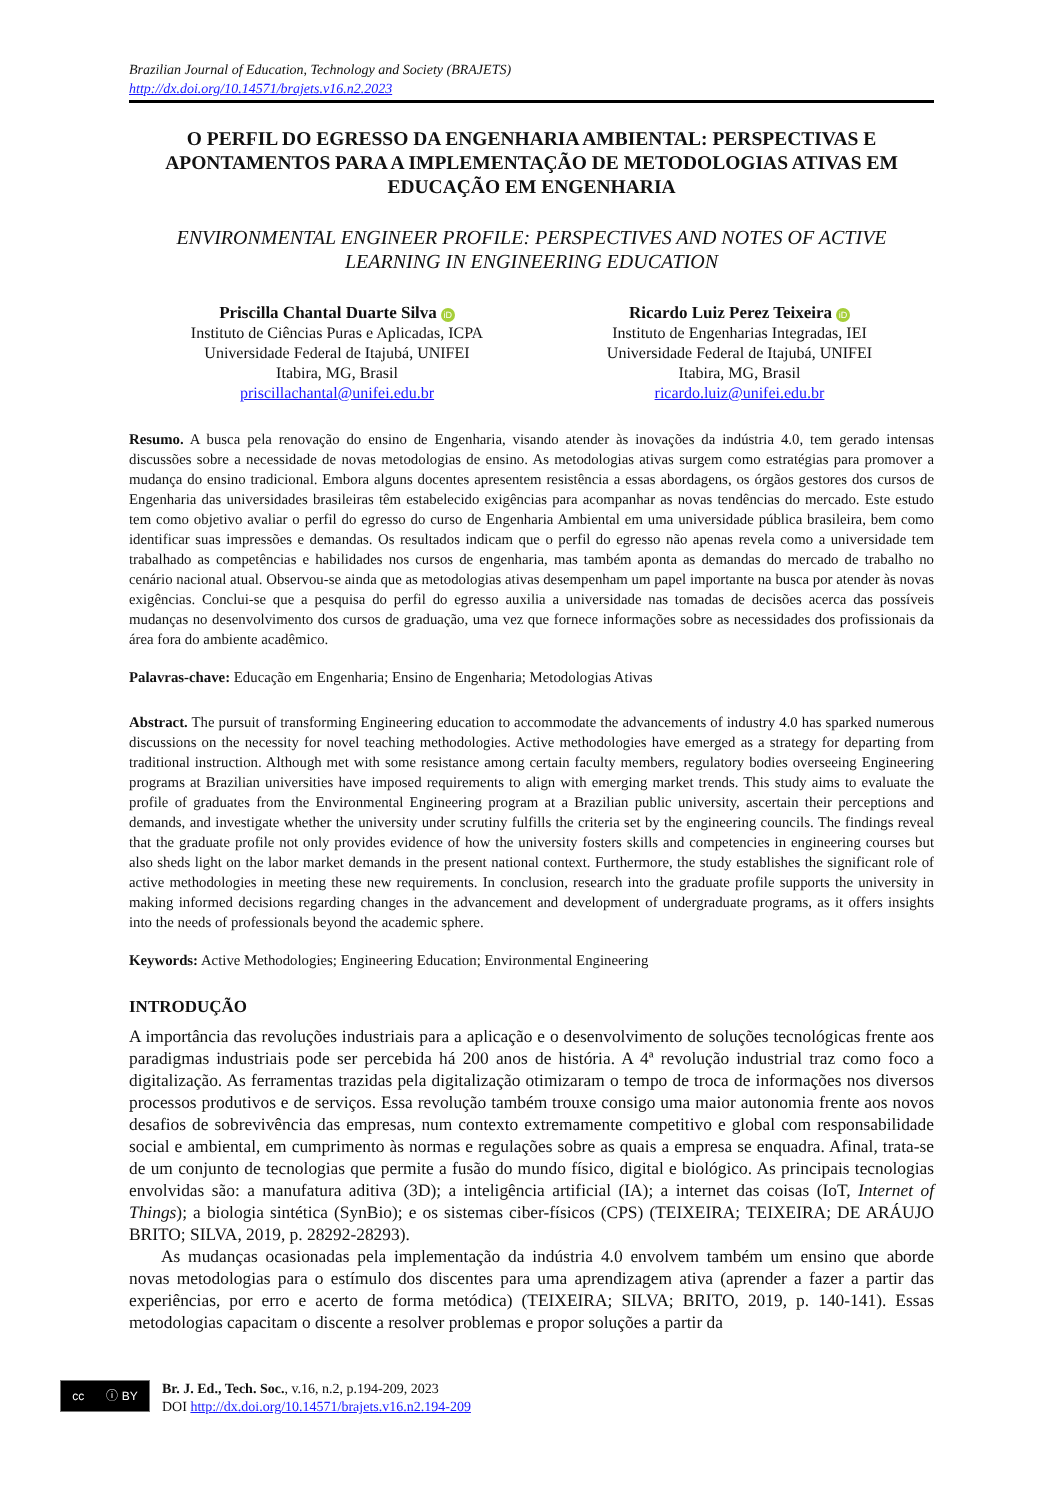Brazilian Journal of Education, Technology and Society (BRAJETS)
http://dx.doi.org/10.14571/brajets.v16.n2.2023
O PERFIL DO EGRESSO DA ENGENHARIA AMBIENTAL: PERSPECTIVAS E APONTAMENTOS PARA A IMPLEMENTAÇÃO DE METODOLOGIAS ATIVAS EM EDUCAÇÃO EM ENGENHARIA
ENVIRONMENTAL ENGINEER PROFILE: PERSPECTIVES AND NOTES OF ACTIVE LEARNING IN ENGINEERING EDUCATION
Priscilla Chantal Duarte Silva iD
Instituto de Ciências Puras e Aplicadas, ICPA
Universidade Federal de Itajubá, UNIFEI
Itabira, MG, Brasil
priscillachantal@unifei.edu.br
Ricardo Luiz Perez Teixeira iD
Instituto de Engenharias Integradas, IEI
Universidade Federal de Itajubá, UNIFEI
Itabira, MG, Brasil
ricardo.luiz@unifei.edu.br
Resumo. A busca pela renovação do ensino de Engenharia, visando atender às inovações da indústria 4.0, tem gerado intensas discussões sobre a necessidade de novas metodologias de ensino. As metodologias ativas surgem como estratégias para promover a mudança do ensino tradicional. Embora alguns docentes apresentem resistência a essas abordagens, os órgãos gestores dos cursos de Engenharia das universidades brasileiras têm estabelecido exigências para acompanhar as novas tendências do mercado. Este estudo tem como objetivo avaliar o perfil do egresso do curso de Engenharia Ambiental em uma universidade pública brasileira, bem como identificar suas impressões e demandas. Os resultados indicam que o perfil do egresso não apenas revela como a universidade tem trabalhado as competências e habilidades nos cursos de engenharia, mas também aponta as demandas do mercado de trabalho no cenário nacional atual. Observou-se ainda que as metodologias ativas desempenham um papel importante na busca por atender às novas exigências. Conclui-se que a pesquisa do perfil do egresso auxilia a universidade nas tomadas de decisões acerca das possíveis mudanças no desenvolvimento dos cursos de graduação, uma vez que fornece informações sobre as necessidades dos profissionais da área fora do ambiente acadêmico.
Palavras-chave: Educação em Engenharia; Ensino de Engenharia; Metodologias Ativas
Abstract. The pursuit of transforming Engineering education to accommodate the advancements of industry 4.0 has sparked numerous discussions on the necessity for novel teaching methodologies. Active methodologies have emerged as a strategy for departing from traditional instruction. Although met with some resistance among certain faculty members, regulatory bodies overseeing Engineering programs at Brazilian universities have imposed requirements to align with emerging market trends. This study aims to evaluate the profile of graduates from the Environmental Engineering program at a Brazilian public university, ascertain their perceptions and demands, and investigate whether the university under scrutiny fulfills the criteria set by the engineering councils. The findings reveal that the graduate profile not only provides evidence of how the university fosters skills and competencies in engineering courses but also sheds light on the labor market demands in the present national context. Furthermore, the study establishes the significant role of active methodologies in meeting these new requirements. In conclusion, research into the graduate profile supports the university in making informed decisions regarding changes in the advancement and development of undergraduate programs, as it offers insights into the needs of professionals beyond the academic sphere.
Keywords: Active Methodologies; Engineering Education; Environmental Engineering
INTRODUÇÃO
A importância das revoluções industriais para a aplicação e o desenvolvimento de soluções tecnológicas frente aos paradigmas industriais pode ser percebida há 200 anos de história. A 4ª revolução industrial traz como foco a digitalização. As ferramentas trazidas pela digitalização otimizaram o tempo de troca de informações nos diversos processos produtivos e de serviços. Essa revolução também trouxe consigo uma maior autonomia frente aos novos desafios de sobrevivência das empresas, num contexto extremamente competitivo e global com responsabilidade social e ambiental, em cumprimento às normas e regulações sobre as quais a empresa se enquadra. Afinal, trata-se de um conjunto de tecnologias que permite a fusão do mundo físico, digital e biológico. As principais tecnologias envolvidas são: a manufatura aditiva (3D); a inteligência artificial (IA); a internet das coisas (IoT, Internet of Things); a biologia sintética (SynBio); e os sistemas ciber-físicos (CPS) (TEIXEIRA; TEIXEIRA; DE ARÁUJO BRITO; SILVA, 2019, p. 28292-28293).
As mudanças ocasionadas pela implementação da indústria 4.0 envolvem também um ensino que aborde novas metodologias para o estímulo dos discentes para uma aprendizagem ativa (aprender a fazer a partir das experiências, por erro e acerto de forma metódica) (TEIXEIRA; SILVA; BRITO, 2019, p. 140-141). Essas metodologias capacitam o discente a resolver problemas e propor soluções a partir da
cc ⓘ BY
Br. J. Ed., Tech. Soc., v.16, n.2, p.194-209, 2023
DOI http://dx.doi.org/10.14571/brajets.v16.n2.194-209